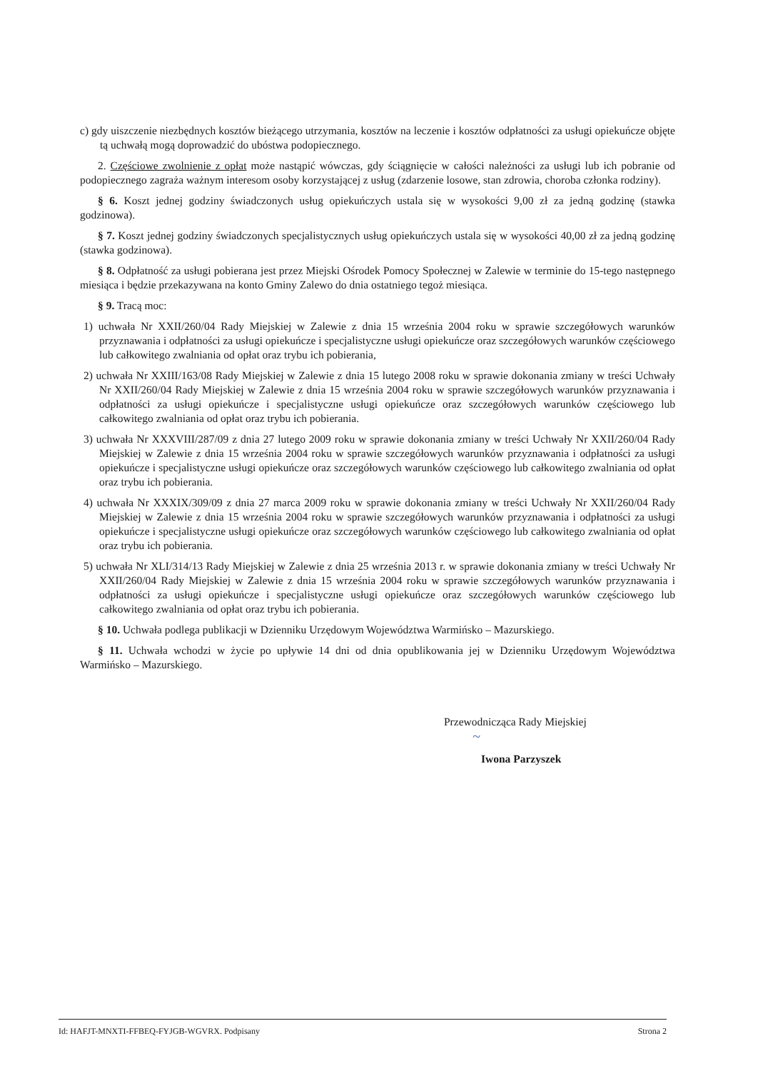c) gdy uiszczenie niezbędnych kosztów bieżącego utrzymania, kosztów na leczenie i kosztów odpłatności za usługi opiekuńcze objęte tą uchwałą mogą doprowadzić do ubóstwa podopiecznego.
2. Częściowe zwolnienie z opłat może nastąpić wówczas, gdy ściągnięcie w całości należności za usługi lub ich pobranie od podopiecznego zagraża ważnym interesom osoby korzystającej z usług (zdarzenie losowe, stan zdrowia, choroba członka rodziny).
§ 6. Koszt jednej godziny świadczonych usług opiekuńczych ustala się w wysokości 9,00 zł za jedną godzinę (stawka godzinowa).
§ 7. Koszt jednej godziny świadczonych specjalistycznych usług opiekuńczych ustala się w wysokości 40,00 zł za jedną godzinę (stawka godzinowa).
§ 8. Odpłatność za usługi pobierana jest przez Miejski Ośrodek Pomocy Społecznej w Zalewie w terminie do 15-tego następnego miesiąca i będzie przekazywana na konto Gminy Zalewo do dnia ostatniego tegoż miesiąca.
§ 9. Tracą moc:
1) uchwała Nr XXII/260/04 Rady Miejskiej w Zalewie z dnia 15 września 2004 roku w sprawie szczegółowych warunków przyznawania i odpłatności za usługi opiekuńcze i specjalistyczne usługi opiekuńcze oraz szczegółowych warunków częściowego lub całkowitego zwalniania od opłat oraz trybu ich pobierania,
2) uchwała Nr XXIII/163/08 Rady Miejskiej w Zalewie z dnia 15 lutego 2008 roku w sprawie dokonania zmiany w treści Uchwały Nr XXII/260/04 Rady Miejskiej w Zalewie z dnia 15 września 2004 roku w sprawie szczegółowych warunków przyznawania i odpłatności za usługi opiekuńcze i specjalistyczne usługi opiekuńcze oraz szczegółowych warunków częściowego lub całkowitego zwalniania od opłat oraz trybu ich pobierania.
3) uchwała Nr XXXVIII/287/09 z dnia 27 lutego 2009 roku w sprawie dokonania zmiany w treści Uchwały Nr XXII/260/04 Rady Miejskiej w Zalewie z dnia 15 września 2004 roku w sprawie szczegółowych warunków przyznawania i odpłatności za usługi opiekuńcze i specjalistyczne usługi opiekuńcze oraz szczegółowych warunków częściowego lub całkowitego zwalniania od opłat oraz trybu ich pobierania.
4) uchwała Nr XXXIX/309/09 z dnia 27 marca 2009 roku w sprawie dokonania zmiany w treści Uchwały Nr XXII/260/04 Rady Miejskiej w Zalewie z dnia 15 września 2004 roku w sprawie szczegółowych warunków przyznawania i odpłatności za usługi opiekuńcze i specjalistyczne usługi opiekuńcze oraz szczegółowych warunków częściowego lub całkowitego zwalniania od opłat oraz trybu ich pobierania.
5) uchwała Nr XLI/314/13 Rady Miejskiej w Zalewie z dnia 25 września 2013 r. w sprawie dokonania zmiany w treści Uchwały Nr XXII/260/04 Rady Miejskiej w Zalewie z dnia 15 września 2004 roku w sprawie szczegółowych warunków przyznawania i odpłatności za usługi opiekuńcze i specjalistyczne usługi opiekuńcze oraz szczegółowych warunków częściowego lub całkowitego zwalniania od opłat oraz trybu ich pobierania.
§ 10. Uchwała podlega publikacji w Dzienniku Urzędowym Województwa Warmińsko – Mazurskiego.
§ 11. Uchwała wchodzi w życie po upływie 14 dni od dnia opublikowania jej w Dzienniku Urzędowym Województwa Warmińsko – Mazurskiego.
Przewodnicząca Rady Miejskiej
~
Iwona Parzyszek
Id: HAFJT-MNXTI-FFBEQ-FYJGB-WGVRX. Podpisany Strona 2